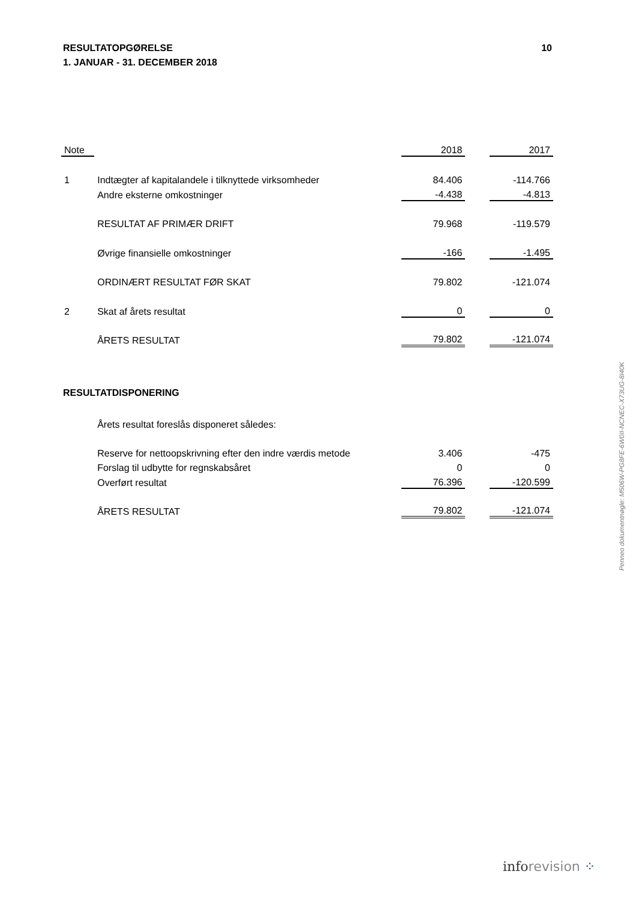RESULTATOPGØRELSE
1. JANUAR - 31. DECEMBER 2018
10
| Note | | 2018 | | 2017 |
| 1 | Indtægter af kapitalandele i tilknyttede virksomheder | 84.406 | | -114.766 |
| | Andre eksterne omkostninger | -4.438 | | -4.813 |
| | RESULTAT AF PRIMÆR DRIFT | 79.968 | | -119.579 |
| | Øvrige finansielle omkostninger | -166 | | -1.495 |
| | ORDINÆRT RESULTAT FØR SKAT | 79.802 | | -121.074 |
| 2 | Skat af årets resultat | 0 | | 0 |
| | ÅRETS RESULTAT | 79.802 | | -121.074 |
RESULTATDISPONERING
| | Årets resultat foreslås disponeret således: | | | |
| | Reserve for nettoopskrivning efter den indre værdis metode | 3.406 | | -475 |
| | Forslag til udbytte for regnskabsåret | 0 | | 0 |
| | Overført resultat | 76.396 | | -120.599 |
| | ÅRETS RESULTAT | 79.802 | | -121.074 |
Penneo dokumentnøgle: M506W-PG8FE-6W0II-NCNEC-X73UG-8I40K
inforevision ⁘